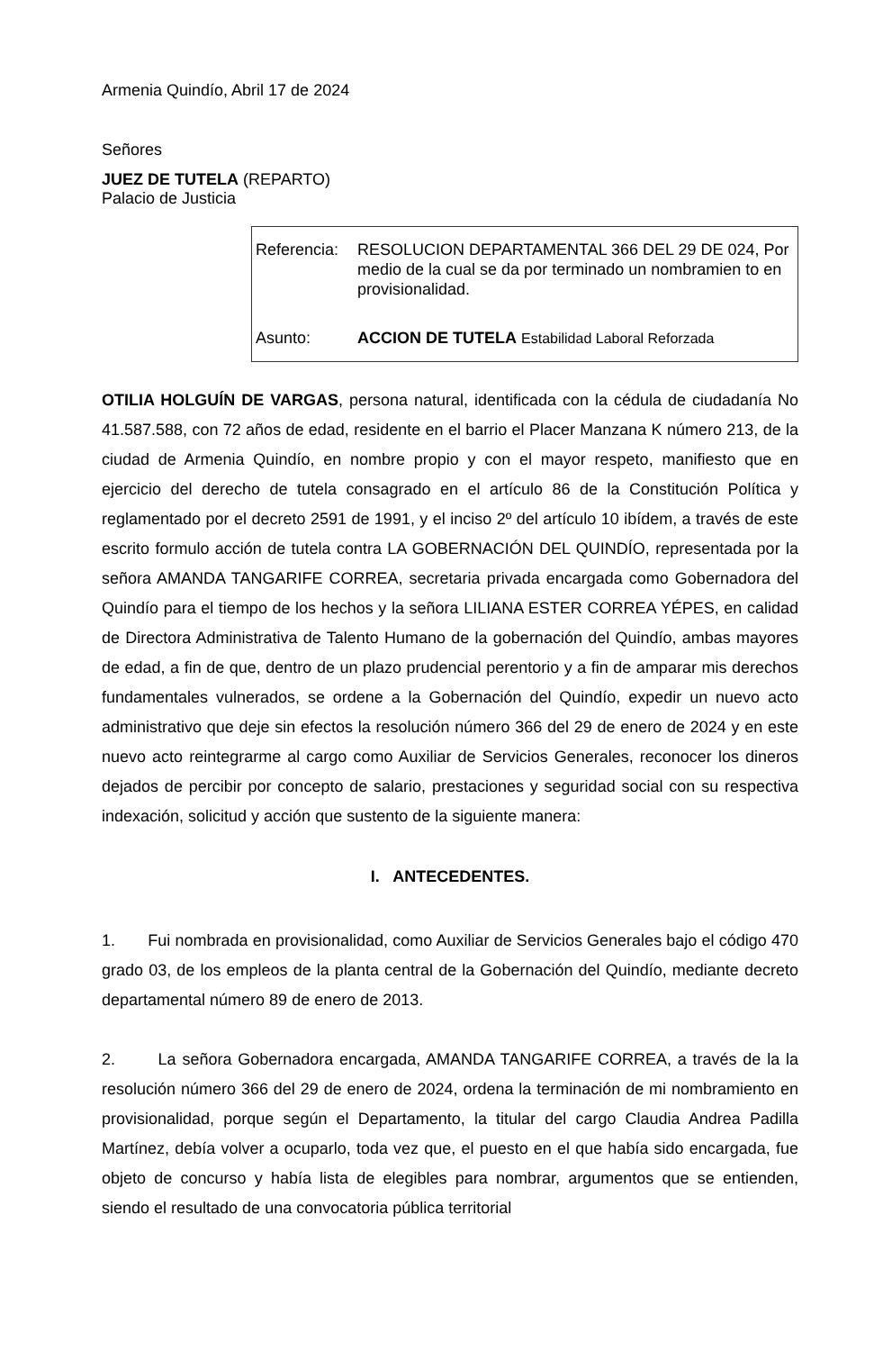Armenia Quindío, Abril 17 de 2024
Señores
JUEZ DE TUTELA (REPARTO)
Palacio de Justicia
Referencia: RESOLUCION DEPARTAMENTAL 366 DEL 29 DE 024, Por medio de la cual se da por terminado un nombramien to en provisionalidad.
Asunto: ACCION DE TUTELA Estabilidad Laboral Reforzada
OTILIA HOLGUÍN DE VARGAS, persona natural, identificada con la cédula de ciudadanía No 41.587.588, con 72 años de edad, residente en el barrio el Placer Manzana K número 213, de la ciudad de Armenia Quindío, en nombre propio y con el mayor respeto, manifiesto que en ejercicio del derecho de tutela consagrado en el artículo 86 de la Constitución Política y reglamentado por el decreto 2591 de 1991, y el inciso 2º del artículo 10 ibídem, a través de este escrito formulo acción de tutela contra LA GOBERNACIÓN DEL QUINDÍO, representada por la señora AMANDA TANGARIFE CORREA, secretaria privada encargada como Gobernadora del Quindío para el tiempo de los hechos y la señora LILIANA ESTER CORREA YÉPES, en calidad de Directora Administrativa de Talento Humano de la gobernación del Quindío, ambas mayores de edad, a fin de que, dentro de un plazo prudencial perentorio y a fin de amparar mis derechos fundamentales vulnerados, se ordene a la Gobernación del Quindío, expedir un nuevo acto administrativo que deje sin efectos la resolución número 366 del 29 de enero de 2024 y en este nuevo acto reintegrarme al cargo como Auxiliar de Servicios Generales, reconocer los dineros dejados de percibir por concepto de salario, prestaciones y seguridad social con su respectiva indexación, solicitud y acción que sustento de la siguiente manera:
I. ANTECEDENTES.
1. Fui nombrada en provisionalidad, como Auxiliar de Servicios Generales bajo el código 470 grado 03, de los empleos de la planta central de la Gobernación del Quindío, mediante decreto departamental número 89 de enero de 2013.
2. La señora Gobernadora encargada, AMANDA TANGARIFE CORREA, a través de la la resolución número 366 del 29 de enero de 2024, ordena la terminación de mi nombramiento en provisionalidad, porque según el Departamento, la titular del cargo Claudia Andrea Padilla Martínez, debía volver a ocuparlo, toda vez que, el puesto en el que había sido encargada, fue objeto de concurso y había lista de elegibles para nombrar, argumentos que se entienden, siendo el resultado de una convocatoria pública territorial